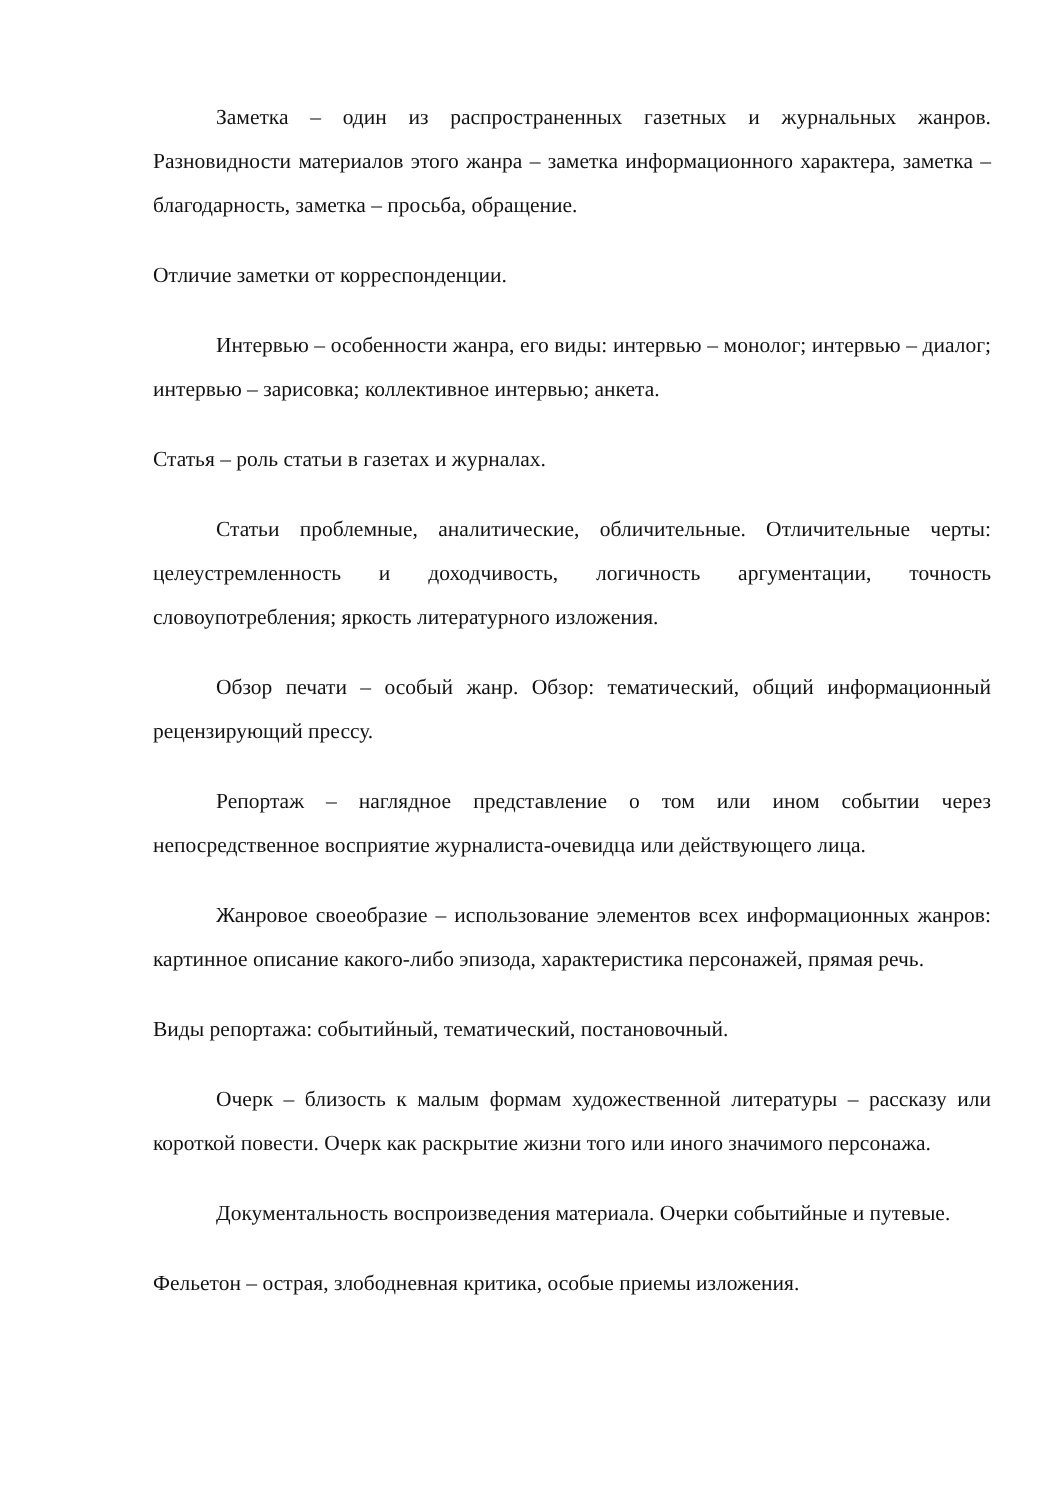Заметка – один из распространенных газетных и журнальных жанров. Разновидности материалов этого жанра – заметка информационного характера, заметка – благодарность, заметка – просьба, обращение.
Отличие заметки от корреспонденции.
Интервью – особенности жанра, его виды: интервью – монолог; интервью – диалог; интервью – зарисовка; коллективное интервью; анкета.
Статья – роль статьи в газетах и журналах.
Статьи проблемные, аналитические, обличительные. Отличительные черты: целеустремленность и доходчивость, логичность аргументации, точность словоупотребления; яркость литературного изложения.
Обзор печати – особый жанр. Обзор: тематический, общий информационный рецензирующий прессу.
Репортаж – наглядное представление о том или ином событии через непосредственное восприятие журналиста-очевидца или действующего лица.
Жанровое своеобразие – использование элементов всех информационных жанров: картинное описание какого-либо эпизода, характеристика персонажей, прямая речь.
Виды репортажа: событийный, тематический, постановочный.
Очерк – близость к малым формам художественной литературы – рассказу или короткой повести. Очерк как раскрытие жизни того или иного значимого персонажа.
Документальность воспроизведения материала. Очерки событийные и путевые.
Фельетон – острая, злободневная критика, особые приемы изложения.